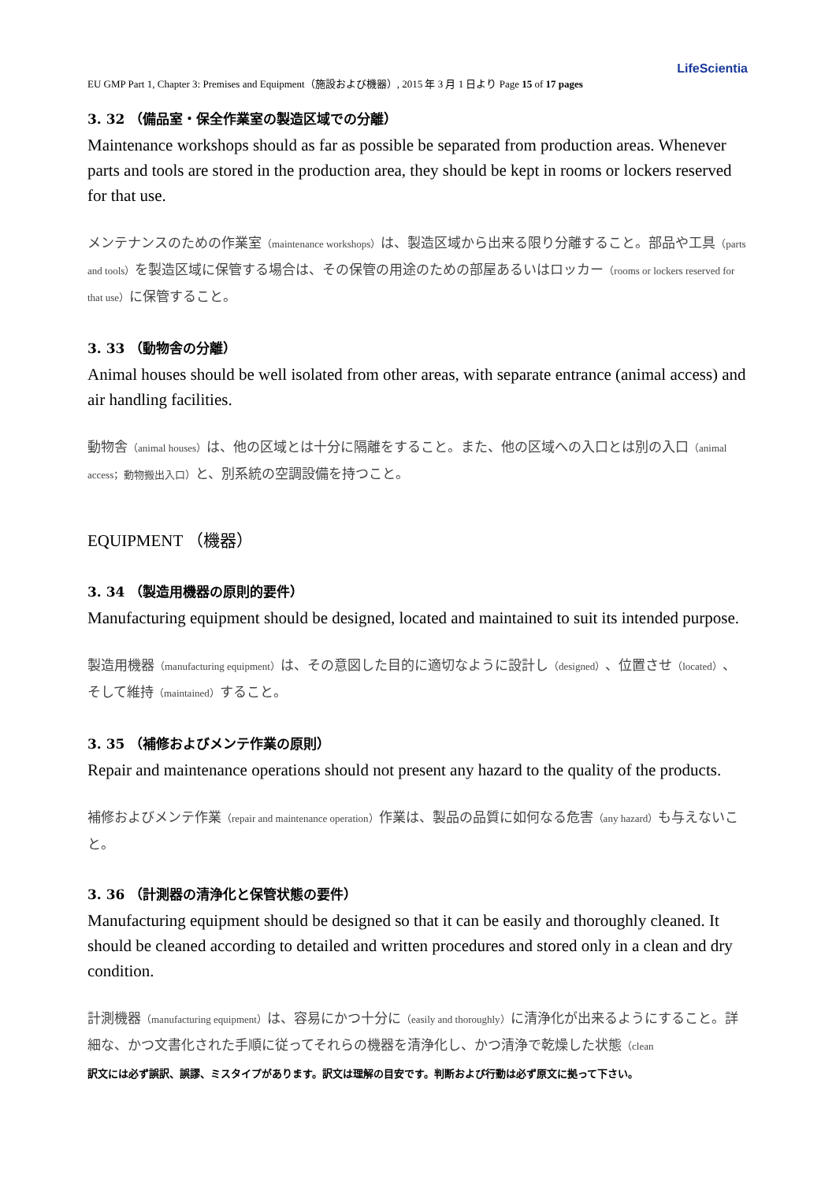LifeScientia
EU GMP Part 1, Chapter 3: Premises and Equipment（施設および機器）, 2015 年 3 月 1 日より Page 15 of 17 pages
3. 32 （備品室・保全作業室の製造区域での分離）
Maintenance workshops should as far as possible be separated from production areas. Whenever parts and tools are stored in the production area, they should be kept in rooms or lockers reserved for that use.
メンテナンスのための作業室（maintenance workshops）は、製造区域から出来る限り分離すること。部品や工具（parts and tools）を製造区域に保管する場合は、その保管の用途のための部屋あるいはロッカー（rooms or lockers reserved for that use）に保管すること。
3. 33 （動物舎の分離）
Animal houses should be well isolated from other areas, with separate entrance (animal access) and air handling facilities.
動物舎（animal houses）は、他の区域とは十分に隔離をすること。また、他の区域への入口とは別の入口（animal access；動物搬出入口）と、別系統の空調設備を持つこと。
EQUIPMENT （機器）
3. 34 （製造用機器の原則的要件）
Manufacturing equipment should be designed, located and maintained to suit its intended purpose.
製造用機器（manufacturing equipment）は、その意図した目的に適切なように設計し（designed）、位置させ（located）、そして維持（maintained）すること。
3. 35 （補修およびメンテ作業の原則）
Repair and maintenance operations should not present any hazard to the quality of the products.
補修およびメンテ作業（repair and maintenance operation）作業は、製品の品質に如何なる危害（any hazard）も与えないこと。
3. 36 （計測器の清浄化と保管状態の要件）
Manufacturing equipment should be designed so that it can be easily and thoroughly cleaned. It should be cleaned according to detailed and written procedures and stored only in a clean and dry condition.
計測機器（manufacturing equipment）は、容易にかつ十分に（easily and thoroughly）に清浄化が出来るようにすること。詳細な、かつ文書化された手順に従ってそれらの機器を清浄化し、かつ清浄で乾燥した状態（clean
訳文には必ず誤訳、誤謬、ミスタイプがあります。訳文は理解の目安です。判断および行動は必ず原文に拠って下さい。